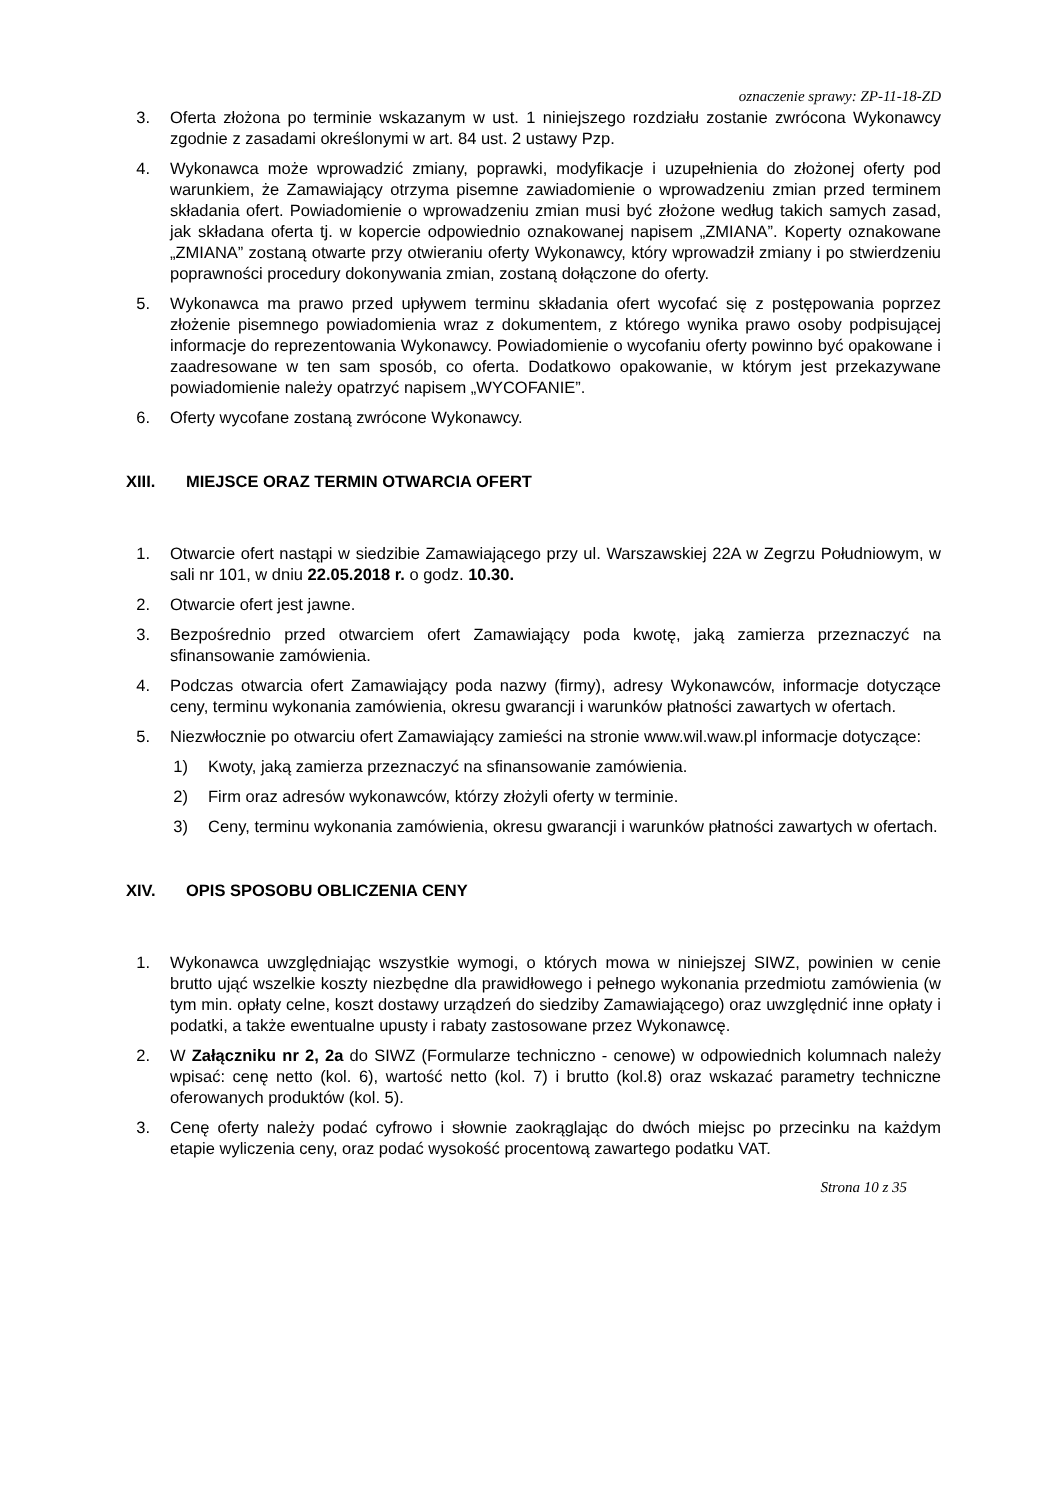oznaczenie sprawy: ZP-11-18-ZD
3. Oferta złożona po terminie wskazanym w ust. 1 niniejszego rozdziału zostanie zwrócona Wykonawcy zgodnie z zasadami określonymi w art. 84 ust. 2 ustawy Pzp.
4. Wykonawca może wprowadzić zmiany, poprawki, modyfikacje i uzupełnienia do złożonej oferty pod warunkiem, że Zamawiający otrzyma pisemne zawiadomienie o wprowadzeniu zmian przed terminem składania ofert. Powiadomienie o wprowadzeniu zmian musi być złożone według takich samych zasad, jak składana oferta tj. w kopercie odpowiednio oznakowanej napisem „ZMIANA”. Koperty oznakowane „ZMIANA” zostaną otwarte przy otwieraniu oferty Wykonawcy, który wprowadził zmiany i po stwierdzeniu poprawności procedury dokonywania zmian, zostaną dołączone do oferty.
5. Wykonawca ma prawo przed upływem terminu składania ofert wycofać się z postępowania poprzez złożenie pisemnego powiadomienia wraz z dokumentem, z którego wynika prawo osoby podpisującej informacje do reprezentowania Wykonawcy. Powiadomienie o wycofaniu oferty powinno być opakowane i zaadresowane w ten sam sposób, co oferta. Dodatkowo opakowanie, w którym jest przekazywane powiadomienie należy opatrzyć napisem „WYCOFANIE”.
6. Oferty wycofane zostaną zwrócone Wykonawcy.
XIII. MIEJSCE ORAZ TERMIN OTWARCIA OFERT
1. Otwarcie ofert nastąpi w siedzibie Zamawiającego przy ul. Warszawskiej 22A w Zegrzu Południowym, w sali nr 101, w dniu 22.05.2018 r. o godz. 10.30.
2. Otwarcie ofert jest jawne.
3. Bezpośrednio przed otwarciem ofert Zamawiający poda kwotę, jaką zamierza przeznaczyć na sfinansowanie zamówienia.
4. Podczas otwarcia ofert Zamawiający poda nazwy (firmy), adresy Wykonawców, informacje dotyczące ceny, terminu wykonania zamówienia, okresu gwarancji i warunków płatności zawartych w ofertach.
5. Niezwłocznie po otwarciu ofert Zamawiający zamieści na stronie www.wil.waw.pl informacje dotyczące:
1) Kwoty, jaką zamierza przeznaczyć na sfinansowanie zamówienia.
2) Firm oraz adresów wykonawców, którzy złożyli oferty w terminie.
3) Ceny, terminu wykonania zamówienia, okresu gwarancji i warunków płatności zawartych w ofertach.
XIV. OPIS SPOSOBU OBLICZENIA CENY
1. Wykonawca uwzględniając wszystkie wymogi, o których mowa w niniejszej SIWZ, powinien w cenie brutto ująć wszelkie koszty niezbędne dla prawidłowego i pełnego wykonania przedmiotu zamówienia (w tym min. opłaty celne, koszt dostawy urządzeń do siedziby Zamawiającego) oraz uwzględnić inne opłaty i podatki, a także ewentualne upusty i rabaty zastosowane przez Wykonawcę.
2. W Załączniku nr 2, 2a do SIWZ (Formularze techniczno - cenowe) w odpowiednich kolumnach należy wpisać: cenę netto (kol. 6), wartość netto (kol. 7) i brutto (kol.8) oraz wskazać parametry techniczne oferowanych produktów (kol. 5).
3. Cenę oferty należy podać cyfrowo i słownie zaokrąglając do dwóch miejsc po przecinku na każdym etapie wyliczenia ceny, oraz podać wysokość procentową zawartego podatku VAT.
Strona 10 z 35